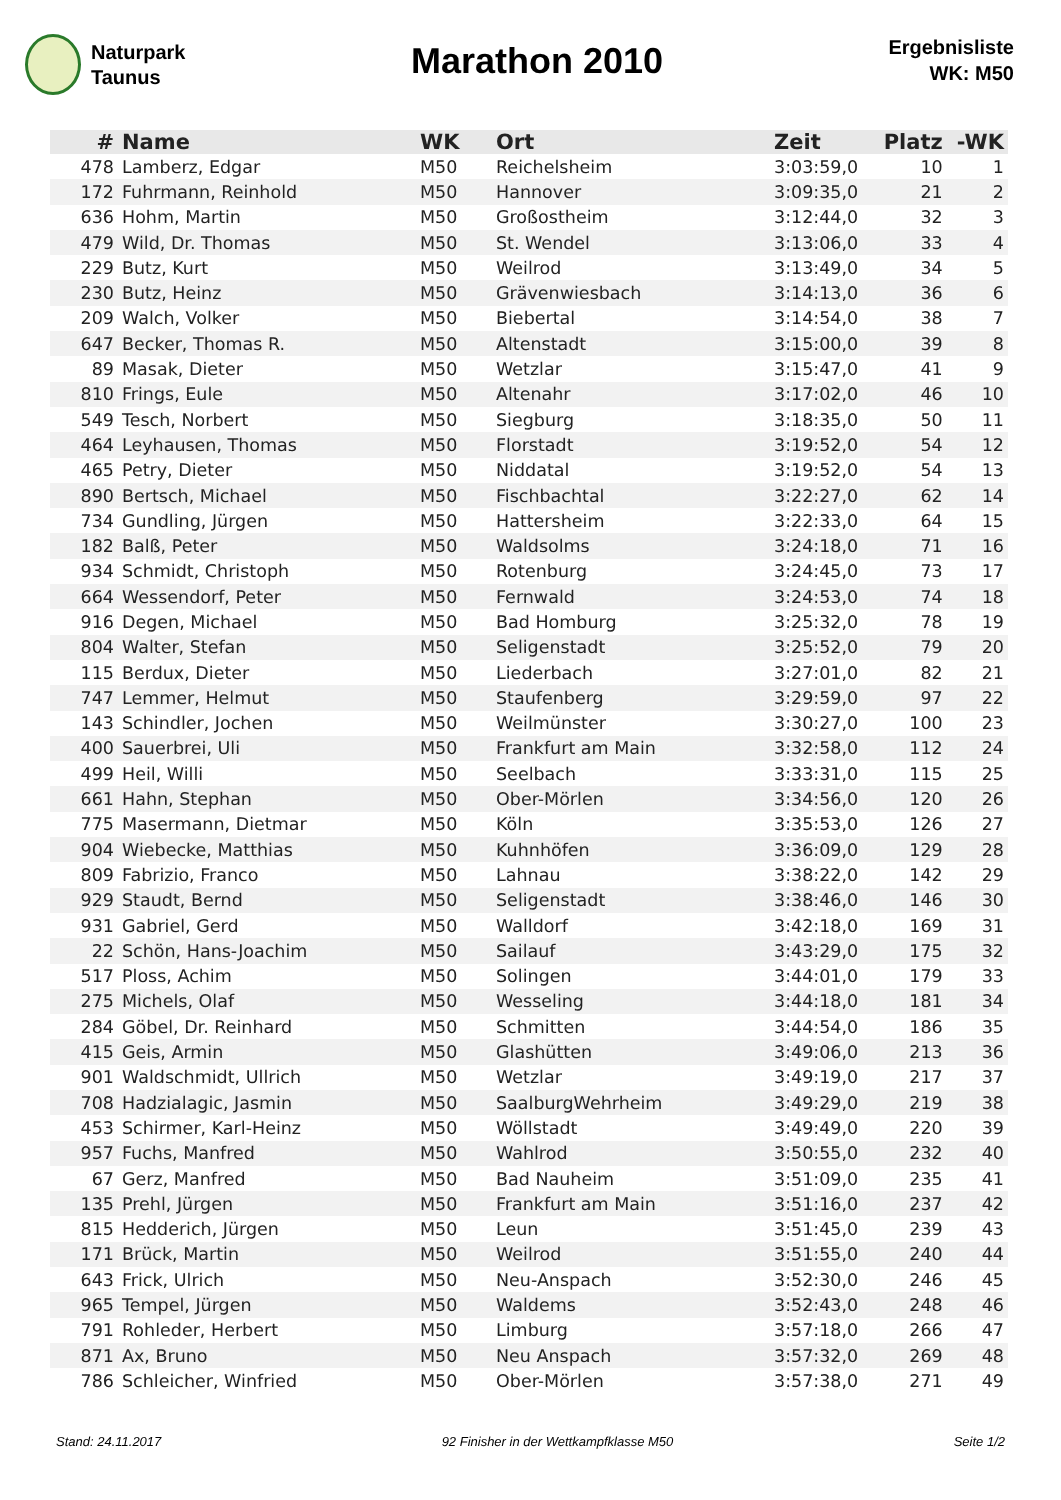Naturpark
Taunus
Marathon 2010
Ergebnisliste
WK: M50
| # | Name | WK | Ort | Zeit | Platz | -WK |
| --- | --- | --- | --- | --- | --- | --- |
| 478 | Lamberz, Edgar | M50 | Reichelsheim | 3:03:59,0 | 10 | 1 |
| 172 | Fuhrmann, Reinhold | M50 | Hannover | 3:09:35,0 | 21 | 2 |
| 636 | Hohm, Martin | M50 | Großostheim | 3:12:44,0 | 32 | 3 |
| 479 | Wild, Dr. Thomas | M50 | St. Wendel | 3:13:06,0 | 33 | 4 |
| 229 | Butz, Kurt | M50 | Weilrod | 3:13:49,0 | 34 | 5 |
| 230 | Butz, Heinz | M50 | Grävenwiesbach | 3:14:13,0 | 36 | 6 |
| 209 | Walch, Volker | M50 | Biebertal | 3:14:54,0 | 38 | 7 |
| 647 | Becker, Thomas R. | M50 | Altenstadt | 3:15:00,0 | 39 | 8 |
| 89 | Masak, Dieter | M50 | Wetzlar | 3:15:47,0 | 41 | 9 |
| 810 | Frings, Eule | M50 | Altenahr | 3:17:02,0 | 46 | 10 |
| 549 | Tesch, Norbert | M50 | Siegburg | 3:18:35,0 | 50 | 11 |
| 464 | Leyhausen, Thomas | M50 | Florstadt | 3:19:52,0 | 54 | 12 |
| 465 | Petry, Dieter | M50 | Niddatal | 3:19:52,0 | 54 | 13 |
| 890 | Bertsch, Michael | M50 | Fischbachtal | 3:22:27,0 | 62 | 14 |
| 734 | Gundling, Jürgen | M50 | Hattersheim | 3:22:33,0 | 64 | 15 |
| 182 | Balß, Peter | M50 | Waldsolms | 3:24:18,0 | 71 | 16 |
| 934 | Schmidt, Christoph | M50 | Rotenburg | 3:24:45,0 | 73 | 17 |
| 664 | Wessendorf, Peter | M50 | Fernwald | 3:24:53,0 | 74 | 18 |
| 916 | Degen, Michael | M50 | Bad Homburg | 3:25:32,0 | 78 | 19 |
| 804 | Walter, Stefan | M50 | Seligenstadt | 3:25:52,0 | 79 | 20 |
| 115 | Berdux, Dieter | M50 | Liederbach | 3:27:01,0 | 82 | 21 |
| 747 | Lemmer, Helmut | M50 | Staufenberg | 3:29:59,0 | 97 | 22 |
| 143 | Schindler, Jochen | M50 | Weilmünster | 3:30:27,0 | 100 | 23 |
| 400 | Sauerbrei, Uli | M50 | Frankfurt am Main | 3:32:58,0 | 112 | 24 |
| 499 | Heil, Willi | M50 | Seelbach | 3:33:31,0 | 115 | 25 |
| 661 | Hahn, Stephan | M50 | Ober-Mörlen | 3:34:56,0 | 120 | 26 |
| 775 | Masermann, Dietmar | M50 | Köln | 3:35:53,0 | 126 | 27 |
| 904 | Wiebecke, Matthias | M50 | Kuhnhöfen | 3:36:09,0 | 129 | 28 |
| 809 | Fabrizio, Franco | M50 | Lahnau | 3:38:22,0 | 142 | 29 |
| 929 | Staudt, Bernd | M50 | Seligenstadt | 3:38:46,0 | 146 | 30 |
| 931 | Gabriel, Gerd | M50 | Walldorf | 3:42:18,0 | 169 | 31 |
| 22 | Schön, Hans-Joachim | M50 | Sailauf | 3:43:29,0 | 175 | 32 |
| 517 | Ploss, Achim | M50 | Solingen | 3:44:01,0 | 179 | 33 |
| 275 | Michels, Olaf | M50 | Wesseling | 3:44:18,0 | 181 | 34 |
| 284 | Göbel, Dr. Reinhard | M50 | Schmitten | 3:44:54,0 | 186 | 35 |
| 415 | Geis, Armin | M50 | Glashütten | 3:49:06,0 | 213 | 36 |
| 901 | Waldschmidt, Ullrich | M50 | Wetzlar | 3:49:19,0 | 217 | 37 |
| 708 | Hadzialagic, Jasmin | M50 | SaalburgWehrheim | 3:49:29,0 | 219 | 38 |
| 453 | Schirmer, Karl-Heinz | M50 | Wöllstadt | 3:49:49,0 | 220 | 39 |
| 957 | Fuchs, Manfred | M50 | Wahlrod | 3:50:55,0 | 232 | 40 |
| 67 | Gerz, Manfred | M50 | Bad Nauheim | 3:51:09,0 | 235 | 41 |
| 135 | Prehl, Jürgen | M50 | Frankfurt am Main | 3:51:16,0 | 237 | 42 |
| 815 | Hedderich, Jürgen | M50 | Leun | 3:51:45,0 | 239 | 43 |
| 171 | Brück, Martin | M50 | Weilrod | 3:51:55,0 | 240 | 44 |
| 643 | Frick, Ulrich | M50 | Neu-Anspach | 3:52:30,0 | 246 | 45 |
| 965 | Tempel, Jürgen | M50 | Waldems | 3:52:43,0 | 248 | 46 |
| 791 | Rohleder, Herbert | M50 | Limburg | 3:57:18,0 | 266 | 47 |
| 871 | Ax, Bruno | M50 | Neu Anspach | 3:57:32,0 | 269 | 48 |
| 786 | Schleicher, Winfried | M50 | Ober-Mörlen | 3:57:38,0 | 271 | 49 |
Stand: 24.11.2017 92 Finisher in der Wettkampfklasse M50 Seite 1/2